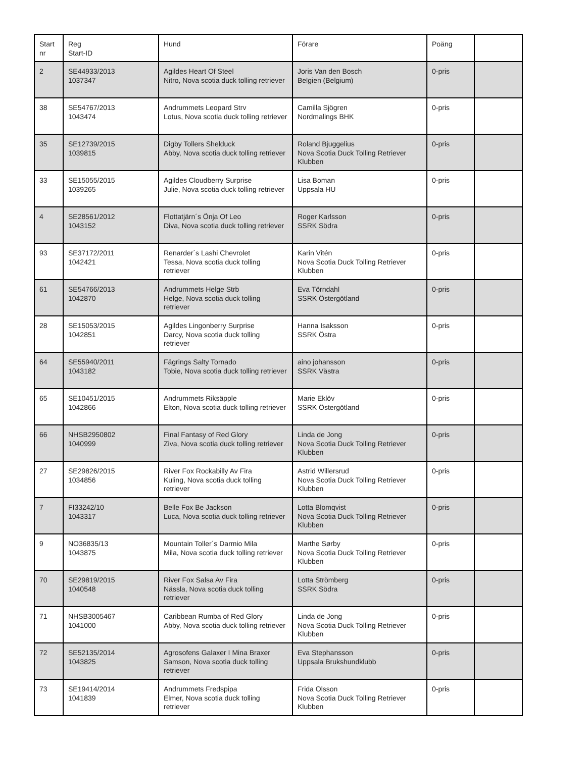| Start nr | Reg Start-ID | Hund | Förare | Poäng | |
| --- | --- | --- | --- | --- | --- |
| 2 | SE44933/2013 1037347 | Agildes Heart Of Steel Nitro, Nova scotia duck tolling retriever | Joris Van den Bosch Belgien (Belgium) | 0-pris | |
| 38 | SE54767/2013 1043474 | Andrummets Leopard Strv Lotus, Nova scotia duck tolling retriever | Camilla Sjögren Nordmalings BHK | 0-pris | |
| 35 | SE12739/2015 1039815 | Digby Tollers Shelduck Abby, Nova scotia duck tolling retriever | Roland Bjuggelius Nova Scotia Duck Tolling Retriever Klubben | 0-pris | |
| 33 | SE15055/2015 1039265 | Agildes Cloudberry Surprise Julie, Nova scotia duck tolling retriever | Lisa Boman Uppsala HU | 0-pris | |
| 4 | SE28561/2012 1043152 | Flottatjärn´s Önja Of Leo Diva, Nova scotia duck tolling retriever | Roger Karlsson SSRK Södra | 0-pris | |
| 93 | SE37172/2011 1042421 | Renarder´s Lashi Chevrolet Tessa, Nova scotia duck tolling retriever | Karin Vitén Nova Scotia Duck Tolling Retriever Klubben | 0-pris | |
| 61 | SE54766/2013 1042870 | Andrummets Helge Strb Helge, Nova scotia duck tolling retriever | Eva Törndahl SSRK Östergötland | 0-pris | |
| 28 | SE15053/2015 1042851 | Agildes Lingonberry Surprise Darcy, Nova scotia duck tolling retriever | Hanna Isaksson SSRK Östra | 0-pris | |
| 64 | SE55940/2011 1043182 | Fägrings Salty Tornado Tobie, Nova scotia duck tolling retriever | aino johansson SSRK Västra | 0-pris | |
| 65 | SE10451/2015 1042866 | Andrummets Riksäpple Elton, Nova scotia duck tolling retriever | Marie Eklöv SSRK Östergötland | 0-pris | |
| 66 | NHSB2950802 1040999 | Final Fantasy of Red Glory Ziva, Nova scotia duck tolling retriever | Linda de Jong Nova Scotia Duck Tolling Retriever Klubben | 0-pris | |
| 27 | SE29826/2015 1034856 | River Fox Rockabilly Av Fira Kuling, Nova scotia duck tolling retriever | Astrid Willersrud Nova Scotia Duck Tolling Retriever Klubben | 0-pris | |
| 7 | FI33242/10 1043317 | Belle Fox Be Jackson Luca, Nova scotia duck tolling retriever | Lotta Blomqvist Nova Scotia Duck Tolling Retriever Klubben | 0-pris | |
| 9 | NO36835/13 1043875 | Mountain Toller´s Darmio Mila Mila, Nova scotia duck tolling retriever | Marthe Sørby Nova Scotia Duck Tolling Retriever Klubben | 0-pris | |
| 70 | SE29819/2015 1040548 | River Fox Salsa Av Fira Nässla, Nova scotia duck tolling retriever | Lotta Strömberg SSRK Södra | 0-pris | |
| 71 | NHSB3005467 1041000 | Caribbean Rumba of Red Glory Abby, Nova scotia duck tolling retriever | Linda de Jong Nova Scotia Duck Tolling Retriever Klubben | 0-pris | |
| 72 | SE52135/2014 1043825 | Agrosofens Galaxer I Mina Braxer Samson, Nova scotia duck tolling retriever | Eva Stephansson Uppsala Brukshundklubb | 0-pris | |
| 73 | SE19414/2014 1041839 | Andrummets Fredspipa Elmer, Nova scotia duck tolling retriever | Frida Olsson Nova Scotia Duck Tolling Retriever Klubben | 0-pris | |